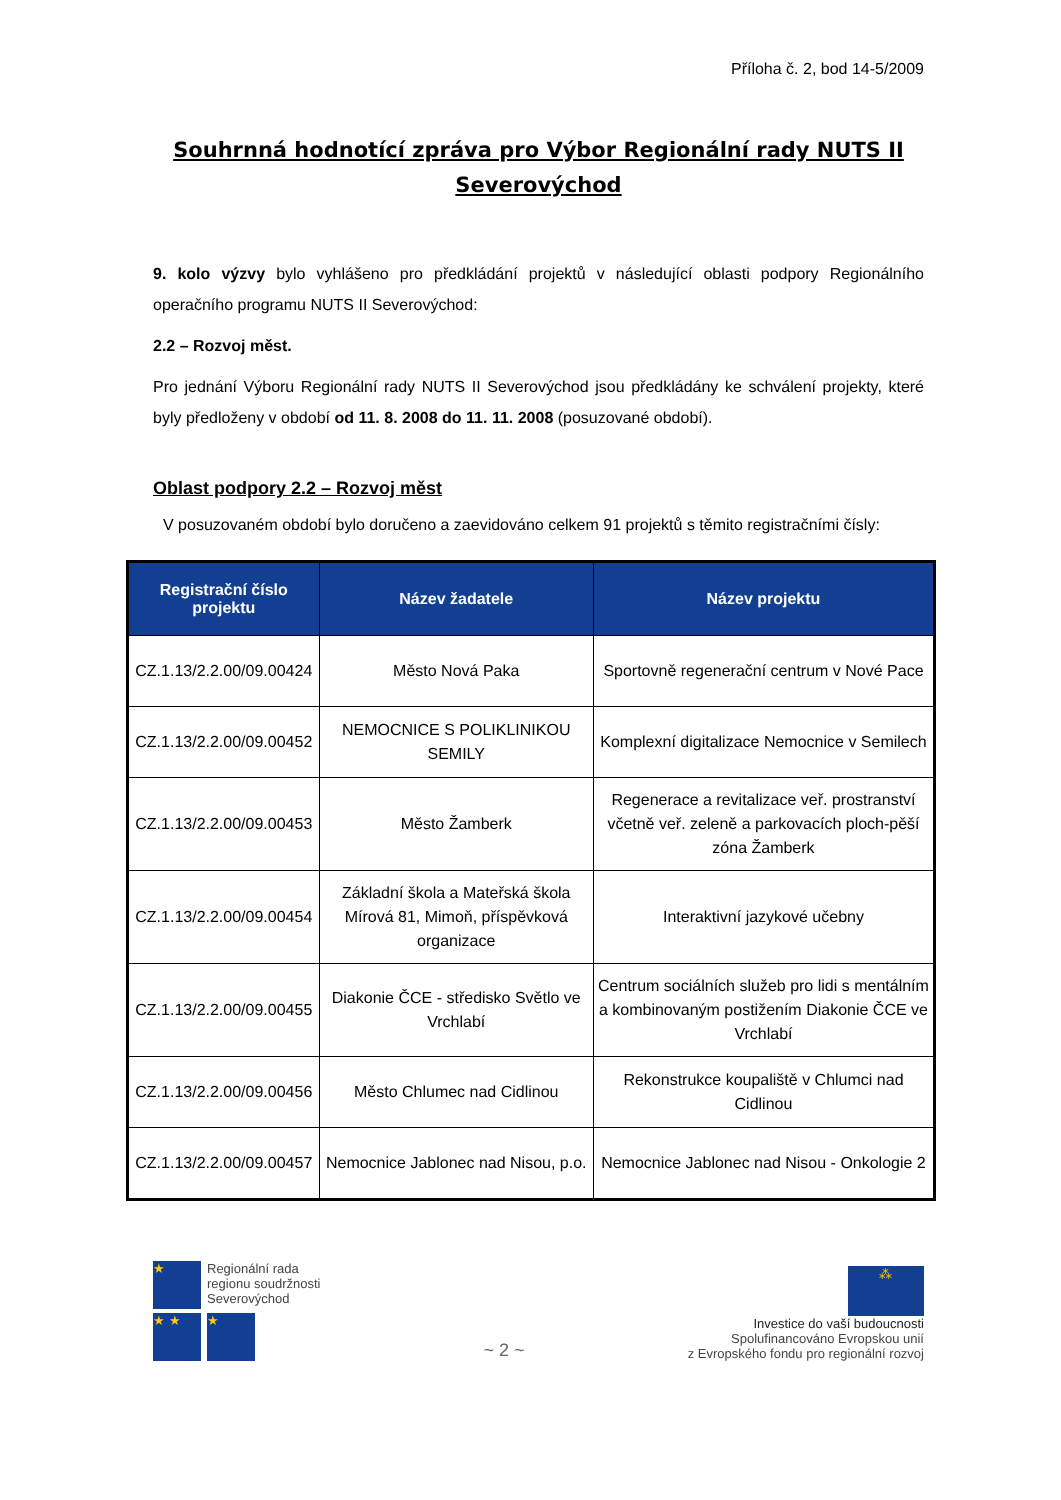Příloha č. 2, bod 14-5/2009
Souhrnná hodnotící zpráva pro Výbor Regionální rady NUTS II Severovýchod
9. kolo výzvy bylo vyhlášeno pro předkládání projektů v následující oblasti podpory Regionálního operačního programu NUTS II Severovýchod:
2.2 – Rozvoj měst.
Pro jednání Výboru Regionální rady NUTS II Severovýchod jsou předkládány ke schválení projekty, které byly předloženy v období od 11. 8. 2008 do 11. 11. 2008 (posuzované období).
Oblast podpory 2.2 – Rozvoj měst
V posuzovaném období bylo doručeno a zaevidováno celkem 91 projektů s těmito registračními čísly:
| Registrační číslo projektu | Název žadatele | Název projektu |
| --- | --- | --- |
| CZ.1.13/2.2.00/09.00424 | Město Nová Paka | Sportovně regenerační centrum v Nové Pace |
| CZ.1.13/2.2.00/09.00452 | NEMOCNICE S POLIKLINIKOU SEMILY | Komplexní digitalizace Nemocnice v Semilech |
| CZ.1.13/2.2.00/09.00453 | Město Žamberk | Regenerace a revitalizace veř. prostranství včetně veř. zeleně a parkovacích ploch-pěší zóna Žamberk |
| CZ.1.13/2.2.00/09.00454 | Základní škola a Mateřská škola Mírová 81, Mimoň, příspěvková organizace | Interaktivní jazykové učebny |
| CZ.1.13/2.2.00/09.00455 | Diakonie ČCE - středisko Světlo ve Vrchlabí | Centrum sociálních služeb pro lidi s mentálním a kombinovaným postižením Diakonie ČCE ve Vrchlabí |
| CZ.1.13/2.2.00/09.00456 | Město Chlumec nad Cidlinou | Rekonstrukce koupaliště v Chlumci nad Cidlinou |
| CZ.1.13/2.2.00/09.00457 | Nemocnice Jablonec nad Nisou, p.o. | Nemocnice Jablonec nad Nisou - Onkologie 2 |
★
Regionální rada
regionu soudržnosti
Severovýchod
★ ★ ★
~ 2 ~
⁂
Investice do vaší budoucnosti
Spolufinancováno Evropskou unií
z Evropského fondu pro regionální rozvoj